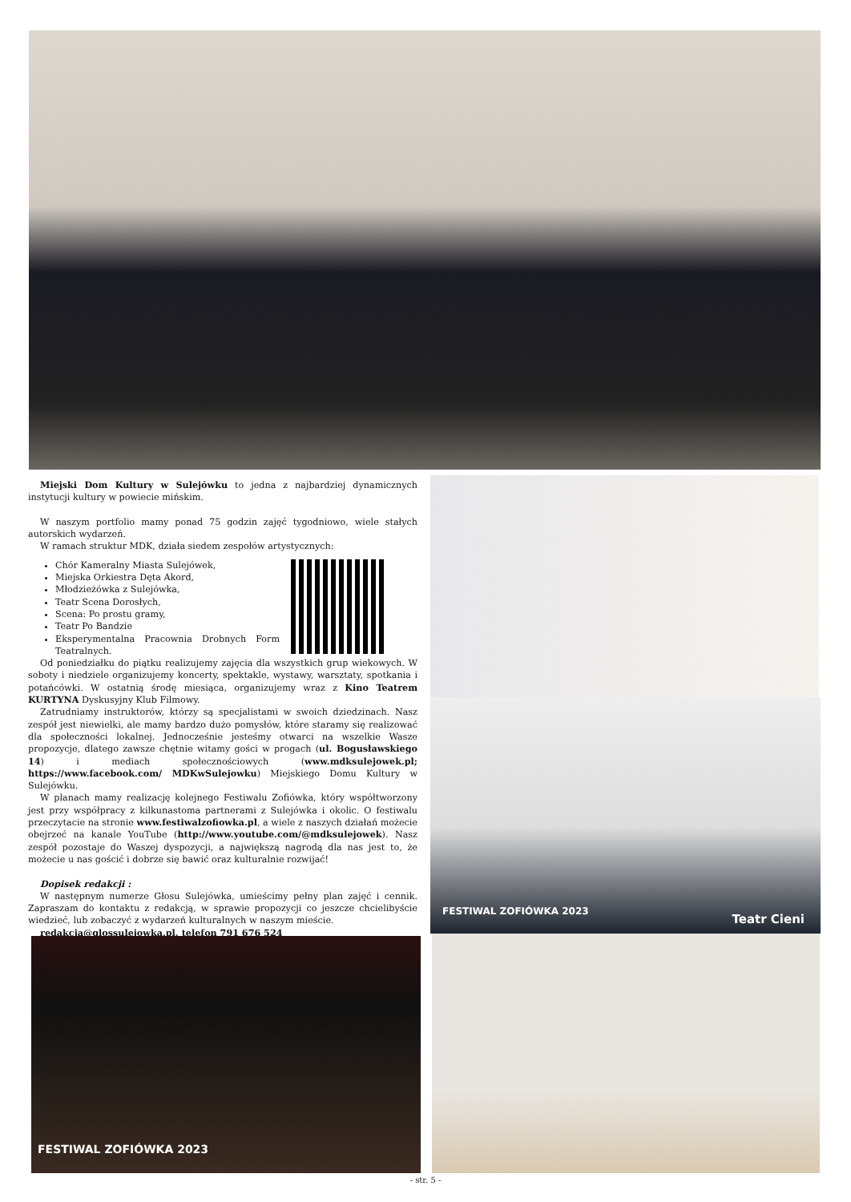Miejski Dom Kultury w Sulejówku to jedna z najbardziej dynamicznych instytucji kultury w powiecie mińskim.
W naszym portfolio mamy ponad 75 godzin zajęć tygodniowo, wiele stałych autorskich wydarzeń.
W ramach struktur MDK, działa siedem zespołów artystycznych:
Chór Kameralny Miasta Sulejówek,
Miejska Orkiestra Dęta Akord,
Młodzieżówka z Sulejówka,
Teatr Scena Dorosłych,
Scena: Po prostu gramy,
Teatr Po Bandzie
Eksperymentalna Pracownia Drobnych Form Teatralnych.
Od poniedziałku do piątku realizujemy zajęcia dla wszystkich grup wiekowych. W soboty i niedziele organizujemy koncerty, spektakle, wystawy, warsztaty, spotkania i potańcówki. W ostatnią środę miesiąca, organizujemy wraz z Kino Teatrem KURTYNA Dyskusyjny Klub Filmowy.
Zatrudniamy instruktorów, którzy są specjalistami w swoich dziedzinach. Nasz zespół jest niewielki, ale mamy bardzo dużo pomysłów, które staramy się realizować dla społeczności lokalnej. Jednocześnie jesteśmy otwarci na wszelkie Wasze propozycje, dlatego zawsze chętnie witamy gości w progach (ul. Bogusławskiego 14) i mediach społecznościowych (www.mdksulejowek.pl; https://www.facebook.com/ MDKwSulejowku) Miejskiego Domu Kultury w Sulejówku.
W planach mamy realizację kolejnego Festiwalu Zofiówka, który współtworzony jest przy współpracy z kilkunastoma partnerami z Sulejówka i okolic. O festiwalu przeczytacie na stronie www.festiwalzofiowka.pl, a wiele z naszych działań możecie obejrzeć na kanale YouTube (http://www.youtube.com/@mdksulejowek). Nasz zespół pozostaje do Waszej dyspozycji, a największą nagrodą dla nas jest to, że możecie u nas gościć i dobrze się bawić oraz kulturalnie rozwijać!
Dopisek redakcji :
W następnym numerze Głosu Sulejówka, umieścimy pełny plan zajęć i cennik. Zapraszam do kontaktu z redakcją, w sprawie propozycji co jeszcze chcielibyście wiedzieć, lub zobaczyć z wydarzeń kulturalnych w naszym mieście.
redakcja@glossulejowka.pl, telefon 791 676 524
FESTIWAL ZOFIÓWKA 2023
Teatr Cieni
FESTIWAL ZOFIÓWKA 2023
- str. 5 -